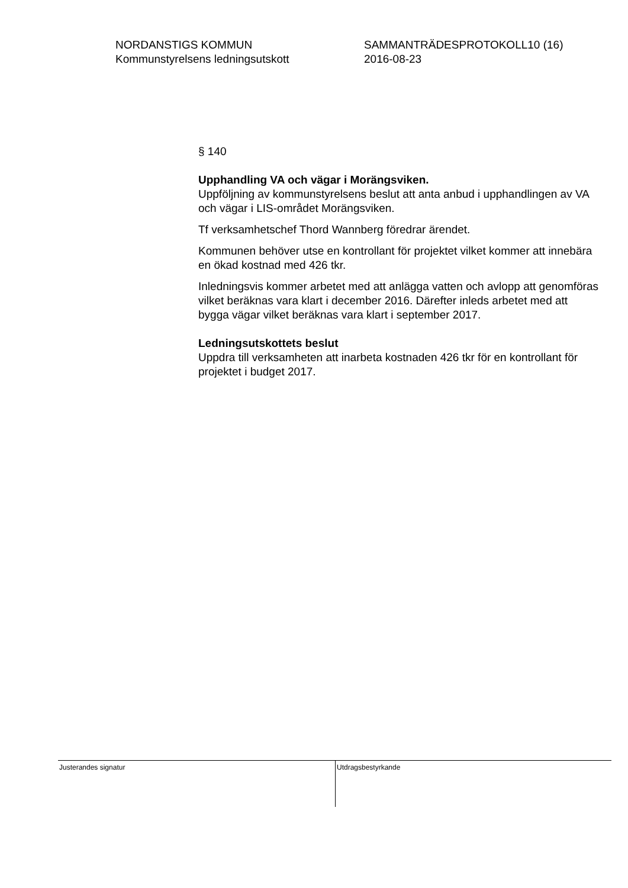NORDANSTIGS KOMMUN
Kommunstyrelsens ledningsutskott
SAMMANTRÄDESPROTOKOLL10 (16)
2016-08-23
§ 140
Upphandling VA och vägar i Morängsviken.
Uppföljning av kommunstyrelsens beslut att anta anbud i upphandlingen av VA och vägar i LIS-området Morängsviken.
Tf verksamhetschef Thord Wannberg föredrar ärendet.
Kommunen behöver utse en kontrollant för projektet vilket kommer att innebära en ökad kostnad med 426 tkr.
Inledningsvis kommer arbetet med att anlägga vatten och avlopp att genomföras vilket beräknas vara klart i december 2016. Därefter inleds arbetet med att bygga vägar vilket beräknas vara klart i september 2017.
Ledningsutskottets beslut
Uppdra till verksamheten att inarbeta kostnaden 426 tkr för en kontrollant för projektet i budget 2017.
Justerandes signatur
Utdragsbestyrkande